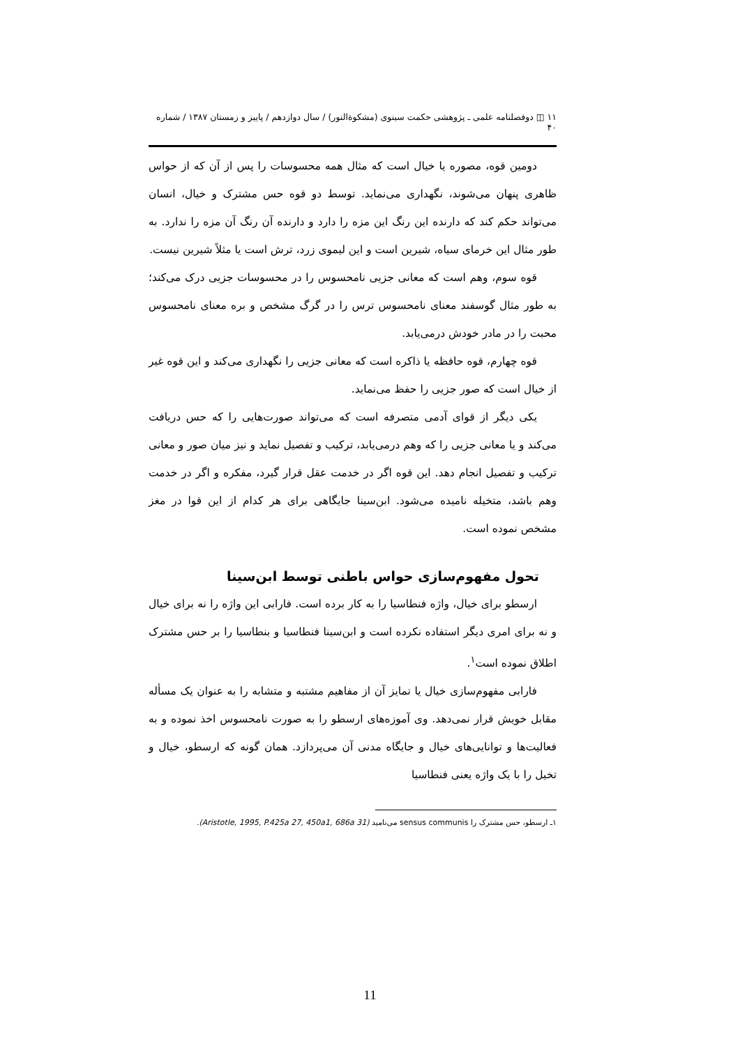۱۱ ◫ دوفصلنامه علمی ـ پژوهشی حکمت سینوی (مشکوةالنور) / سال دوازدهم / پاییز و زمستان ۱۳۸۷ / شماره ۴۰
دومین قوه، مصوره یا خیال است که مثال همه محسوسات را پس از آن که از حواس ظاهری پنهان می‌شوند، نگهداری می‌نماید. توسط دو قوه حس مشترک و خیال، انسان می‌تواند حکم کند که دارنده این رنگ این مزه را دارد و دارنده آن رنگ آن مزه را ندارد. به طور مثال این خرمای سیاه، شیرین است و این لیموی زرد، ترش است یا مثلاً شیرین نیست.
قوه سوم، وهم است که معانی جزیی نامحسوس را در محسوسات جزیی درک می‌کند؛ به طور مثال گوسفند معنای نامحسوس ترس را در گرگ مشخص و بره معنای نامحسوس محبت را در مادر خودش درمی‌یابد.
قوه چهارم، قوه حافظه یا ذاکره است که معانی جزیی را نگهداری می‌کند و این قوه غیر از خیال است که صور جزیی را حفظ می‌نماید.
یکی دیگر از قوای آدمی متصرفه است که می‌تواند صورت‌هایی را که حس دریافت می‌کند و یا معانی جزیی را که وهم درمی‌یابد، ترکیب و تفصیل نماید و نیز میان صور و معانی ترکیب و تفصیل انجام دهد. این قوه اگر در خدمت عقل قرار گیرد، مفکره و اگر در خدمت وهم باشد، متخیله نامیده می‌شود. ابن‌سینا جایگاهی برای هر کدام از این قوا در مغز مشخص نموده است.
تحول مفهوم‌سازی حواس باطنی توسط ابن‌سینا
ارسطو برای خیال، واژه فنطاسیا را به کار برده است. فارابی این واژه را نه برای خیال و نه برای امری دیگر استفاده نکرده است و ابن‌سینا فنطاسیا و بنطاسیا را بر حس مشترک اطلاق نموده است<sup>۱</sup>.
فارابی مفهوم‌سازی خیال یا تمایز آن از مفاهیم مشتبه و متشابه را به عنوان یک مسأله مقابل خویش قرار نمی‌دهد. وی آموزه‌های ارسطو را به صورت نامحسوس اخذ نموده و به فعالیت‌ها و توانایی‌های خیال و جایگاه مدنی آن می‌پردازد. همان گونه که ارسطو، خیال و تخیل را با یک واژه یعنی فنطاسیا
۱ـ ارسطو، حس مشترک را sensus communis می‌نامید (Aristotle, 1995, P.425a 27, 450a1, 686a 31).
11